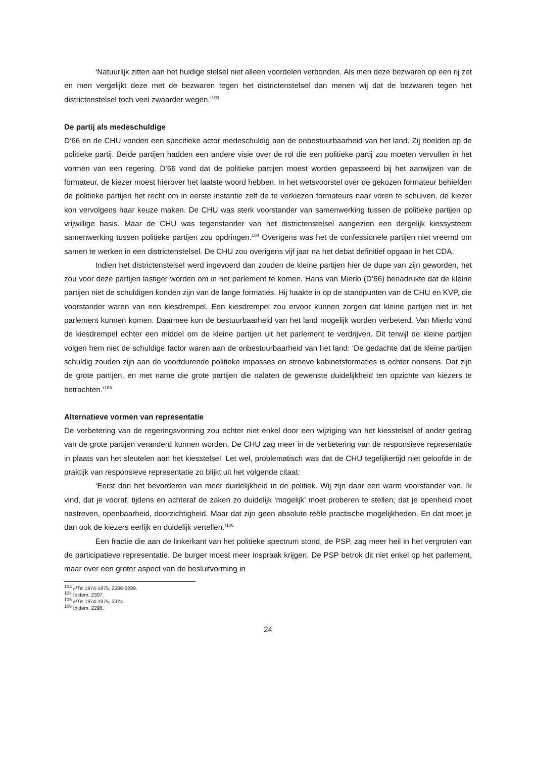‘Natuurlijk zitten aan het huidige stelsel niet alleen voordelen verbonden. Als men deze bezwaren op een rij zet en men vergelijkt deze met de bezwaren tegen het districtenstelsel dan menen wij dat de bezwaren tegen het districtenstelsel toch veel zwaarder wegen.’<sup>103</sup>
De partij als medeschuldige
D’66 en de CHU vonden een specifieke actor medeschuldig aan de onbestuurbaarheid van het land. Zij doelden op de politieke partij. Beide partijen hadden een andere visie over de rol die een politieke partij zou moeten vervullen in het vormen van een regering. D’66 vond dat de politieke partijen moest worden gepasseerd bij het aanwijzen van de formateur, de kiezer moest hierover het laatste woord hebben. In het wetsvoorstel over de gekozen formateur behielden de politieke partijen het recht om in eerste instantie zelf de te verkiezen formateurs naar voren te schuiven, de kiezer kon vervolgens haar keuze maken. De CHU was sterk voorstander van samenwerking tussen de politieke partijen op vrijwillige basis. Maar de CHU was tegenstander van het districtenstelsel aangezien een dergelijk kiessysteem samenwerking tussen politieke partijen zou opdringen.<sup>104</sup> Overigens was het de confessionele partijen niet vreemd om samen te werken in een districtenstelsel. De CHU zou overigens vijf jaar na het debat definitief opgaan in het CDA.
Indien het districtenstelsel werd ingevoerd dan zouden de kleine partijen hier de dupe van zijn geworden, het zou voor deze partijen lastiger worden om in het parlement te komen. Hans van Mierlo (D’66) benadrukte dat de kleine partijen niet de schuldigen konden zijn van de lange formaties. Hij haakte in op de standpunten van de CHU en KVP, die voorstander waren van een kiesdrempel. Een kiesdrempel zou ervoor kunnen zorgen dat kleine partijen niet in het parlement kunnen komen. Daarmee kon de bestuurbaarheid van het land mogelijk worden verbeterd. Van Mierlo vond de kiesdrempel echter een middel om de kleine partijen uit het parlement te verdrijven. Dit terwijl de kleine partijen volgen hem niet de schuldige factor waren aan de onbestuurbaarheid van het land: ‘De gedachte dat de kleine partijen schuldig zouden zijn aan de voortdurende politieke impasses en stroeve kabinetsformaties is echter nonsens. Dat zijn de grote partijen, en met name die grote partijen die nalaten de gewenste duidelijkheid ten opzichte van kiezers te betrachten.’<sup>105</sup>
Alternatieve vormen van representatie
De verbetering van de regeringsvorming zou echter niet enkel door een wijziging van het kiesstelsel of ander gedrag van de grote partijen veranderd kunnen worden. De CHU zag meer in de verbetering van de responsieve representatie in plaats van het sleutelen aan het kiesstelsel. Let wel, problematisch was dat de CHU tegelijkertijd niet geloofde in de praktijk van responsieve representatie zo blijkt uit het volgende citaat:
‘Eerst dan het bevorderen van meer duidelijkheid in de politiek. Wij zijn daar een warm voorstander van. Ik vind, dat je vooraf, tijdens en achteraf de zaken zo duidelijk 'mogelijk' moet proberen te stellen; dat je openheid moet nastreven, openbaarheid, doorzichtigheid. Maar dat zijn geen absolute reële practische mogelijkheden. En dat moet je dan ook de kiezers eerlijk en duidelijk vertellen.’<sup>106</sup>
Een fractie die aan de linkerkant van het politieke spectrum stond, de PSP, zag meer heil in het vergroten van de participatieve representatie. De burger moest meer inspraak krijgen. De PSP betrok dit niet enkel op het parlement, maar over een groter aspect van de besluitvorming in
<sup>103</sup> HTK 1974-1975, 2288-2289.
<sup>104</sup> Ibidem, 2307.
<sup>105</sup> HTK 1974-1975, 2324.
<sup>106</sup> Ibidem, 2296.
24